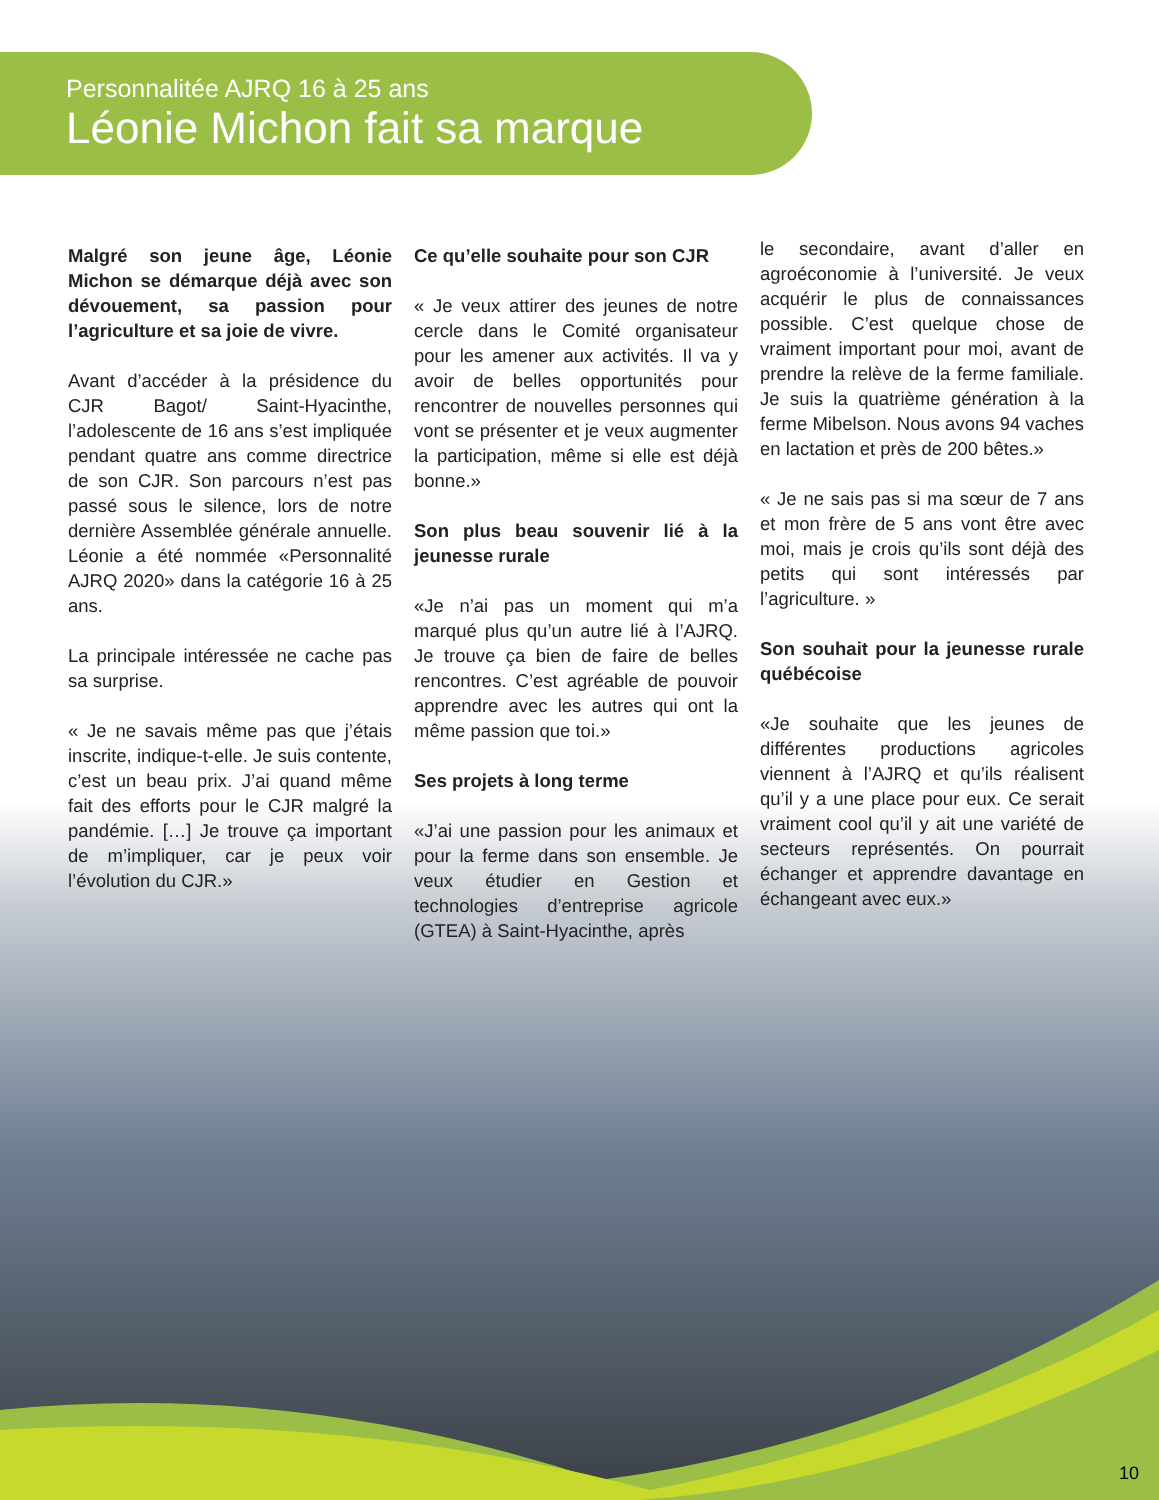Personnalitée AJRQ 16 à 25 ans
Léonie Michon fait sa marque
Malgré son jeune âge, Léonie Michon se démarque déjà avec son dévouement, sa passion pour l’agriculture et sa joie de vivre.
Avant d’accéder à la présidence du CJR Bagot/ Saint-Hyacinthe, l’adolescente de 16 ans s’est impliquée pendant quatre ans comme directrice de son CJR. Son parcours n’est pas passé sous le silence, lors de notre dernière Assemblée générale annuelle. Léonie a été nommée «Personnalité AJRQ 2020» dans la catégorie 16 à 25 ans.
La principale intéressée ne cache pas sa surprise.
« Je ne savais même pas que j’étais inscrite, indique-t-elle. Je suis contente, c’est un beau prix. J’ai quand même fait des efforts pour le CJR malgré la pandémie. […] Je trouve ça important de m’impliquer, car je peux voir l’évolution du CJR.»
Ce qu’elle souhaite pour son CJR
« Je veux attirer des jeunes de notre cercle dans le Comité organisateur pour les amener aux activités. Il va y avoir de belles opportunités pour rencontrer de nouvelles personnes qui vont se présenter et je veux augmenter la participation, même si elle est déjà bonne.»
Son plus beau souvenir lié à la jeunesse rurale
«Je n’ai pas un moment qui m’a marqué plus qu’un autre lié à l’AJRQ. Je trouve ça bien de faire de belles rencontres. C’est agréable de pouvoir apprendre avec les autres qui ont la même passion que toi.»
Ses projets à long terme
«J’ai une passion pour les animaux et pour la ferme dans son ensemble. Je veux étudier en Gestion et technologies d’entreprise agricole (GTEA) à Saint-Hyacinthe, après
le secondaire, avant d’aller en agroéconomie à l’université. Je veux acquérir le plus de connaissances possible. C’est quelque chose de vraiment important pour moi, avant de prendre la relève de la ferme familiale. Je suis la quatrième génération à la ferme Mibelson. Nous avons 94 vaches en lactation et près de 200 bêtes.»
« Je ne sais pas si ma sœur de 7 ans et mon frère de 5 ans vont être avec moi, mais je crois qu’ils sont déjà des petits qui sont intéressés par l’agriculture. »
Son souhait pour la jeunesse rurale québécoise
«Je souhaite que les jeunes de différentes productions agricoles viennent à l’AJRQ et qu’ils réalisent qu’il y a une place pour eux. Ce serait vraiment cool qu’il y ait une variété de secteurs représentés. On pourrait échanger et apprendre davantage en échangeant avec eux.»
10